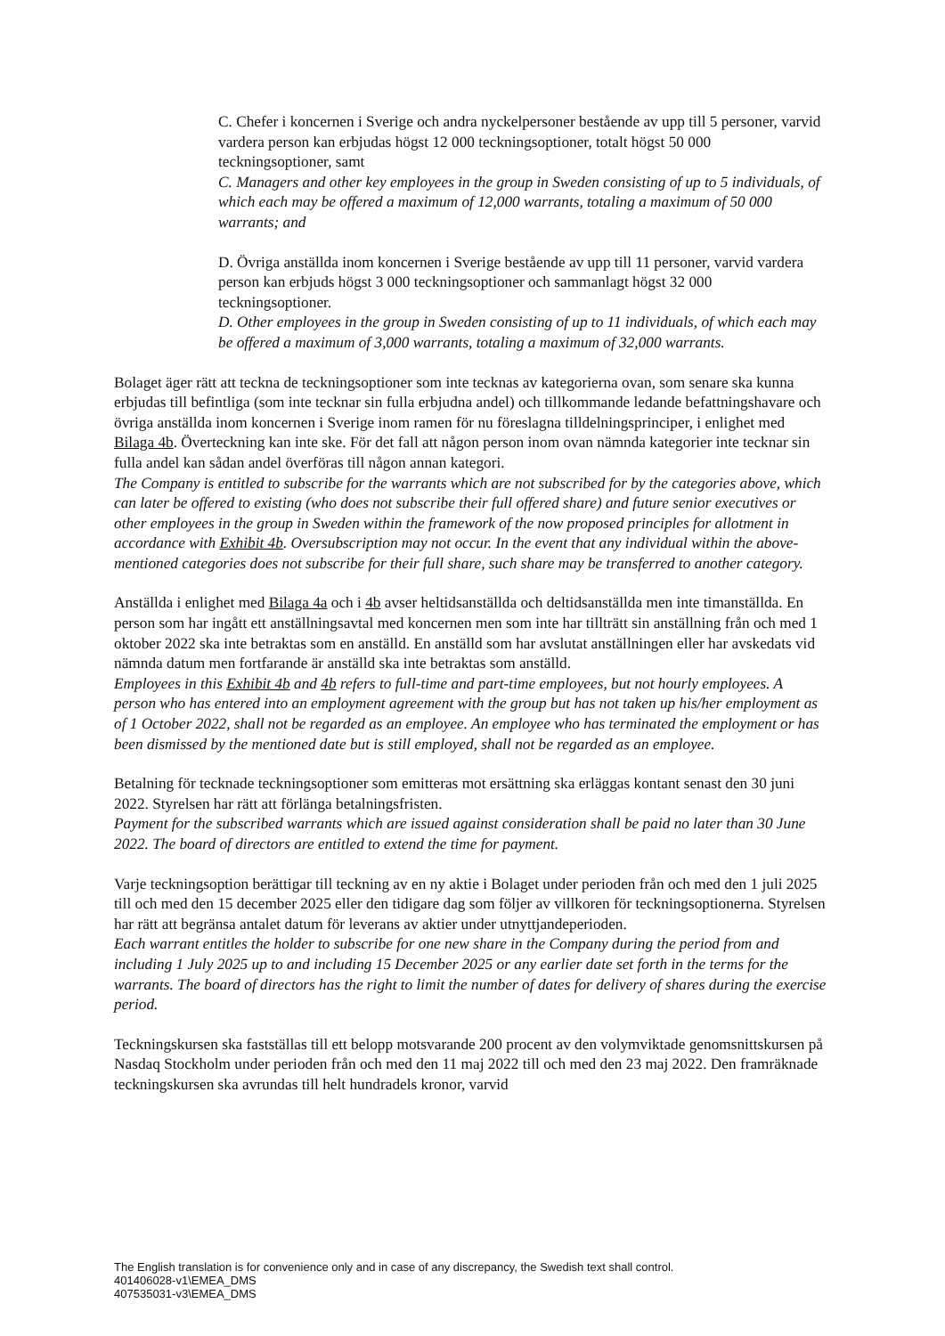C. Chefer i koncernen i Sverige och andra nyckelpersoner bestående av upp till 5 personer, varvid vardera person kan erbjudas högst 12 000 teckningsoptioner, totalt högst 50 000 teckningsoptioner, samt
C. Managers and other key employees in the group in Sweden consisting of up to 5 individuals, of which each may be offered a maximum of 12,000 warrants, totaling a maximum of 50 000 warrants; and
D. Övriga anställda inom koncernen i Sverige bestående av upp till 11 personer, varvid vardera person kan erbjuds högst 3 000 teckningsoptioner och sammanlagt högst 32 000 teckningsoptioner.
D. Other employees in the group in Sweden consisting of up to 11 individuals, of which each may be offered a maximum of 3,000 warrants, totaling a maximum of 32,000 warrants.
Bolaget äger rätt att teckna de teckningsoptioner som inte tecknas av kategorierna ovan, som senare ska kunna erbjudas till befintliga (som inte tecknar sin fulla erbjudna andel) och tillkommande ledande befattningshavare och övriga anställda inom koncernen i Sverige inom ramen för nu föreslagna tilldelningsprinciper, i enlighet med Bilaga 4b. Överteckning kan inte ske. För det fall att någon person inom ovan nämnda kategorier inte tecknar sin fulla andel kan sådan andel överföras till någon annan kategori.
The Company is entitled to subscribe for the warrants which are not subscribed for by the categories above, which can later be offered to existing (who does not subscribe their full offered share) and future senior executives or other employees in the group in Sweden within the framework of the now proposed principles for allotment in accordance with Exhibit 4b. Oversubscription may not occur. In the event that any individual within the above-mentioned categories does not subscribe for their full share, such share may be transferred to another category.
Anställda i enlighet med Bilaga 4a och i 4b avser heltidsanställda och deltidsanställda men inte timanställda. En person som har ingått ett anställningsavtal med koncernen men som inte har tillträtt sin anställning från och med 1 oktober 2022 ska inte betraktas som en anställd. En anställd som har avslutat anställningen eller har avskedats vid nämnda datum men fortfarande är anställd ska inte betraktas som anställd.
Employees in this Exhibit 4b and 4b refers to full-time and part-time employees, but not hourly employees. A person who has entered into an employment agreement with the group but has not taken up his/her employment as of 1 October 2022, shall not be regarded as an employee. An employee who has terminated the employment or has been dismissed by the mentioned date but is still employed, shall not be regarded as an employee.
Betalning för tecknade teckningsoptioner som emitteras mot ersättning ska erläggas kontant senast den 30 juni 2022. Styrelsen har rätt att förlänga betalningsfristen.
Payment for the subscribed warrants which are issued against consideration shall be paid no later than 30 June 2022. The board of directors are entitled to extend the time for payment.
Varje teckningsoption berättigar till teckning av en ny aktie i Bolaget under perioden från och med den 1 juli 2025 till och med den 15 december 2025 eller den tidigare dag som följer av villkoren för teckningsoptionerna. Styrelsen har rätt att begränsa antalet datum för leverans av aktier under utnyttjandeperioden.
Each warrant entitles the holder to subscribe for one new share in the Company during the period from and including 1 July 2025 up to and including 15 December 2025 or any earlier date set forth in the terms for the warrants. The board of directors has the right to limit the number of dates for delivery of shares during the exercise period.
Teckningskursen ska fastställas till ett belopp motsvarande 200 procent av den volymviktade genomsnittskursen på Nasdaq Stockholm under perioden från och med den 11 maj 2022 till och med den 23 maj 2022. Den framräknade teckningskursen ska avrundas till helt hundradels kronor, varvid
The English translation is for convenience only and in case of any discrepancy, the Swedish text shall control.
401406028-v1\EMEA_DMS
407535031-v3\EMEA_DMS